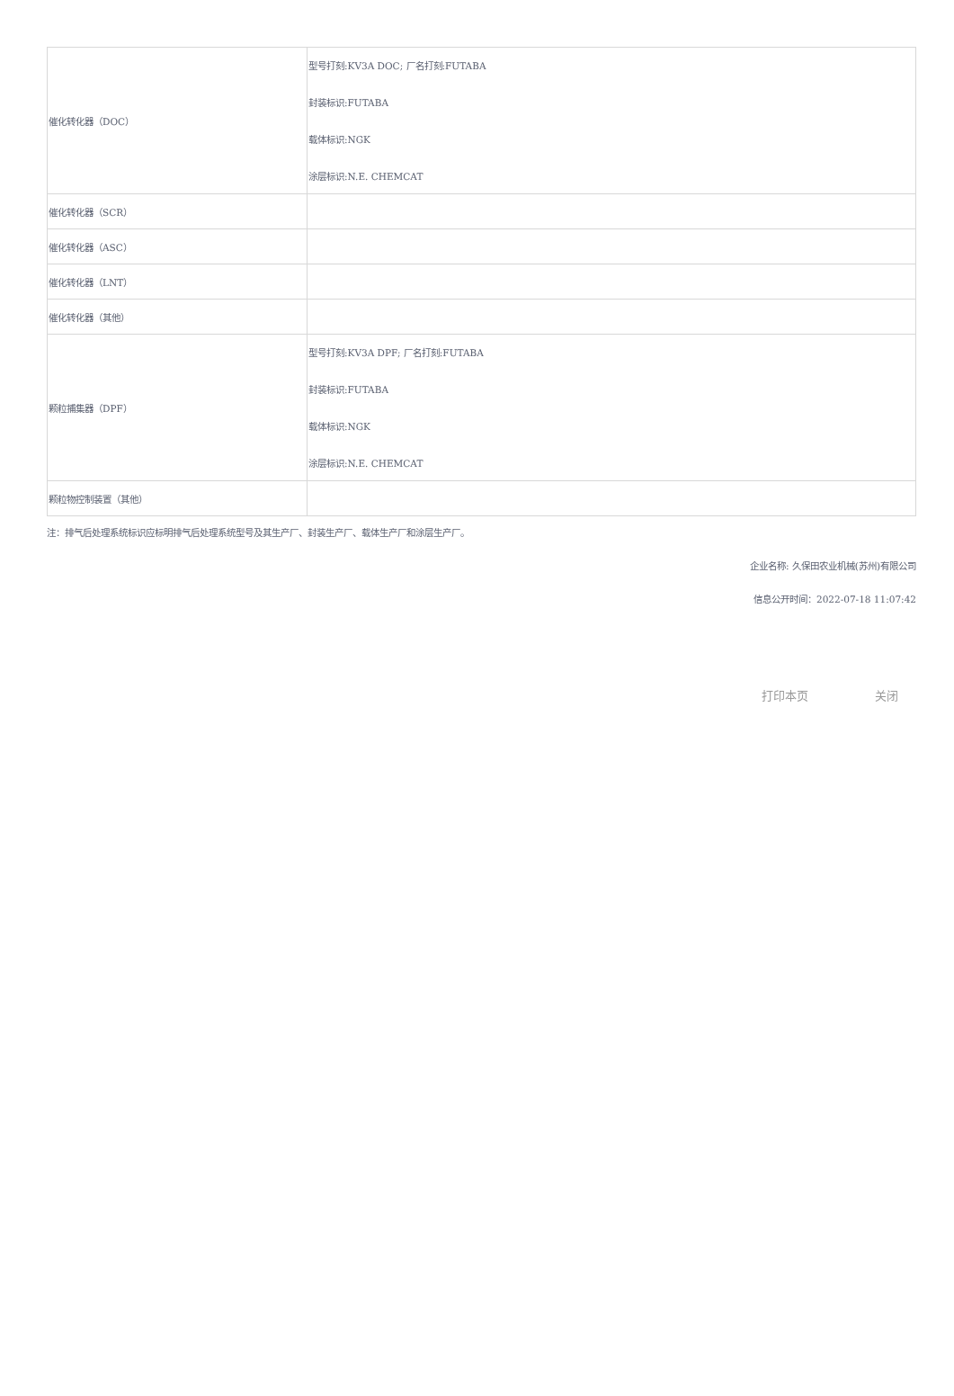| 催化转化器（DOC） | 型号打刻:KV3A DOC; 厂名打刻:FUTABA 封装标识:FUTABA 载体标识:NGK 涂层标识:N.E. CHEMCAT |
| 催化转化器（SCR） | |
| 催化转化器（ASC） | |
| 催化转化器（LNT） | |
| 催化转化器（其他） | |
| 颗粒捕集器（DPF） | 型号打刻:KV3A DPF; 厂名打刻:FUTABA 封装标识:FUTABA 载体标识:NGK 涂层标识:N.E. CHEMCAT |
| 颗粒物控制装置（其他） | |
注：排气后处理系统标识应标明排气后处理系统型号及其生产厂、封装生产厂、载体生产厂和涂层生产厂。
企业名称: 久保田农业机械(苏州)有限公司
信息公开时间：2022-07-18 11:07:42
打印本页 关闭